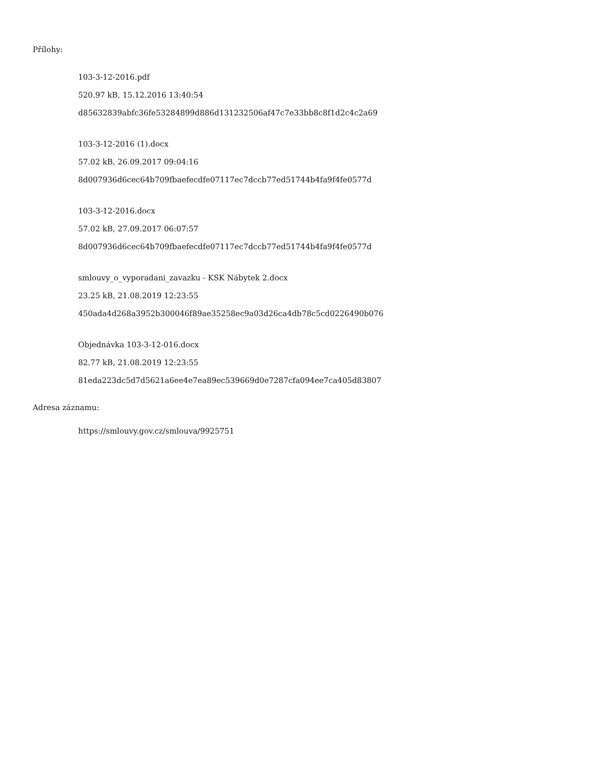Přílohy:
103-3-12-2016.pdf
520.97 kB, 15.12.2016 13:40:54
d85632839abfc36fe53284899d886d131232506af47c7e33bb8c8f1d2c4c2a69
103-3-12-2016 (1).docx
57.02 kB, 26.09.2017 09:04:16
8d007936d6cec64b709fbaefecdfe07117ec7dccb77ed51744b4fa9f4fe0577d
103-3-12-2016.docx
57.02 kB, 27.09.2017 06:07:57
8d007936d6cec64b709fbaefecdfe07117ec7dccb77ed51744b4fa9f4fe0577d
smlouvy_o_vyporadani_zavazku - KSK Nábytek 2.docx
23.25 kB, 21.08.2019 12:23:55
450ada4d268a3952b300046f89ae35258ec9a03d26ca4db78c5cd0226490b076
Objednávka 103-3-12-016.docx
82.77 kB, 21.08.2019 12:23:55
81eda223dc5d7d5621a6ee4e7ea89ec539669d0e7287cfa094ee7ca405d83807
Adresa záznamu:
https://smlouvy.gov.cz/smlouva/9925751